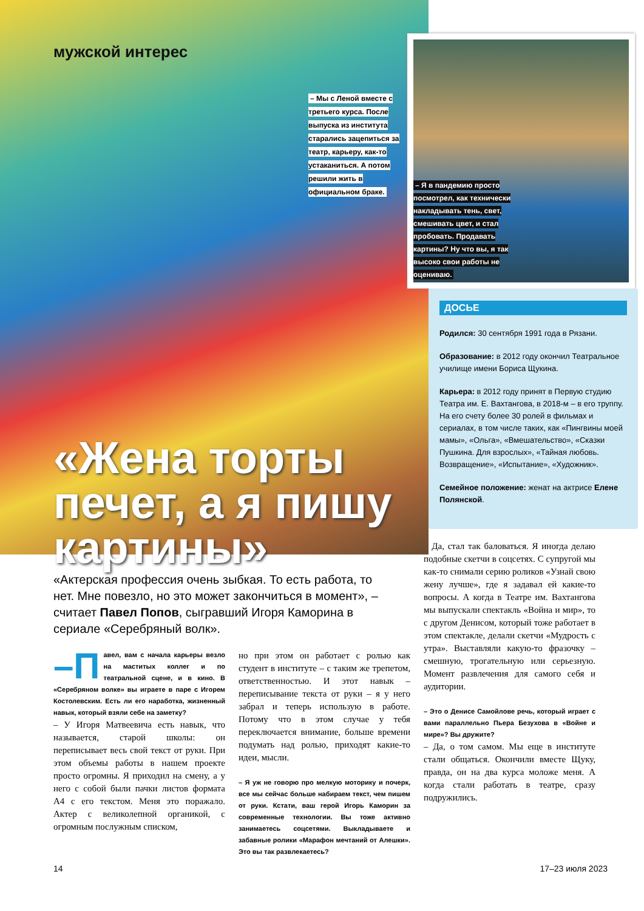мужской интерес
– Мы с Леной вместе с третьего курса. После выпуска из института старались зацепиться за театр, карьеру, как-то устаканиться. А потом решили жить в официальном браке.
«Жена торты печет, а я пишу картины»
– Я в пандемию просто посмотрел, как технически накладывать тень, свет, смешивать цвет, и стал пробовать. Продавать картины? Ну что вы, я так высоко свои работы не оцениваю.
ДОСЬЕ
Родился: 30 сентября 1991 года в Рязани.
Образование: в 2012 году окончил Театральное училище имени Бориса Щукина.
Карьера: в 2012 году принят в Первую студию Театра им. Е. Вахтангова, в 2018-м – в его труппу. На его счету более 30 ролей в фильмах и сериалах, в том числе таких, как «Пингвины моей мамы», «Ольга», «Вмешательство», «Сказки Пушкина. Для взрослых», «Тайная любовь. Возвращение», «Испытание», «Художник».
Семейное положение: женат на актрисе Елене Полянской.
«Актерская профессия очень зыбкая. То есть работа, то нет. Мне повезло, но это может закончиться в момент», – считает Павел Попов, сыгравший Игоря Каморина в сериале «Серебряный волк».
–П авел, вам с начала карьеры везло на маститых коллег и по театральной сцене, и в кино. В «Серебряном волке» вы играете в паре с Игорем Костолевским. Есть ли его наработка, жизненный навык, который взяли себе на заметку?
– У Игоря Матвеевича есть навык, что называется, старой школы: он переписывает весь свой текст от руки. При этом объемы работы в нашем проекте просто огромны. Я приходил на смену, а у него с собой были пачки листов формата А4 с его текстом. Меня это поражало. Актер с великолепной органикой, с огромным послужным списком,
но при этом он работает с ролью как студент в институте – с таким же трепетом, ответственностью. И этот навык – переписывание текста от руки – я у него забрал и теперь использую в работе. Потому что в этом случае у тебя переключается внимание, больше времени подумать над ролью, приходят какие-то идеи, мысли.
– Я уж не говорю про мелкую моторику и почерк, все мы сейчас больше набираем текст, чем пишем от руки. Кстати, ваш герой Игорь Каморин за современные технологии. Вы тоже активно занимаетесь соцсетями. Выкладываете и забавные ролики «Марафон мечтаний от Алешки». Это вы так развлекаетесь?
– Да, стал так баловаться. Я иногда делаю подобные скетчи в соцсетях. С супругой мы как-то снимали серию роликов «Узнай свою жену лучше», где я задавал ей какие-то вопросы. А когда в Театре им. Вахтангова мы выпускали спектакль «Война и мир», то с другом Денисом, который тоже работает в этом спектакле, делали скетчи «Мудрость с утра». Выставляли какую-то фразочку – смешную, трогательную или серьезную. Момент развлечения для самого себя и аудитории.
– Это о Денисе Самойлове речь, который играет с вами параллельно Пьера Безухова в «Войне и мире»? Вы дружите?
– Да, о том самом. Мы еще в институте стали общаться. Окончили вместе Щуку, правда, он на два курса моложе меня. А когда стали работать в театре, сразу подружились.
14 17–23 июля 2023